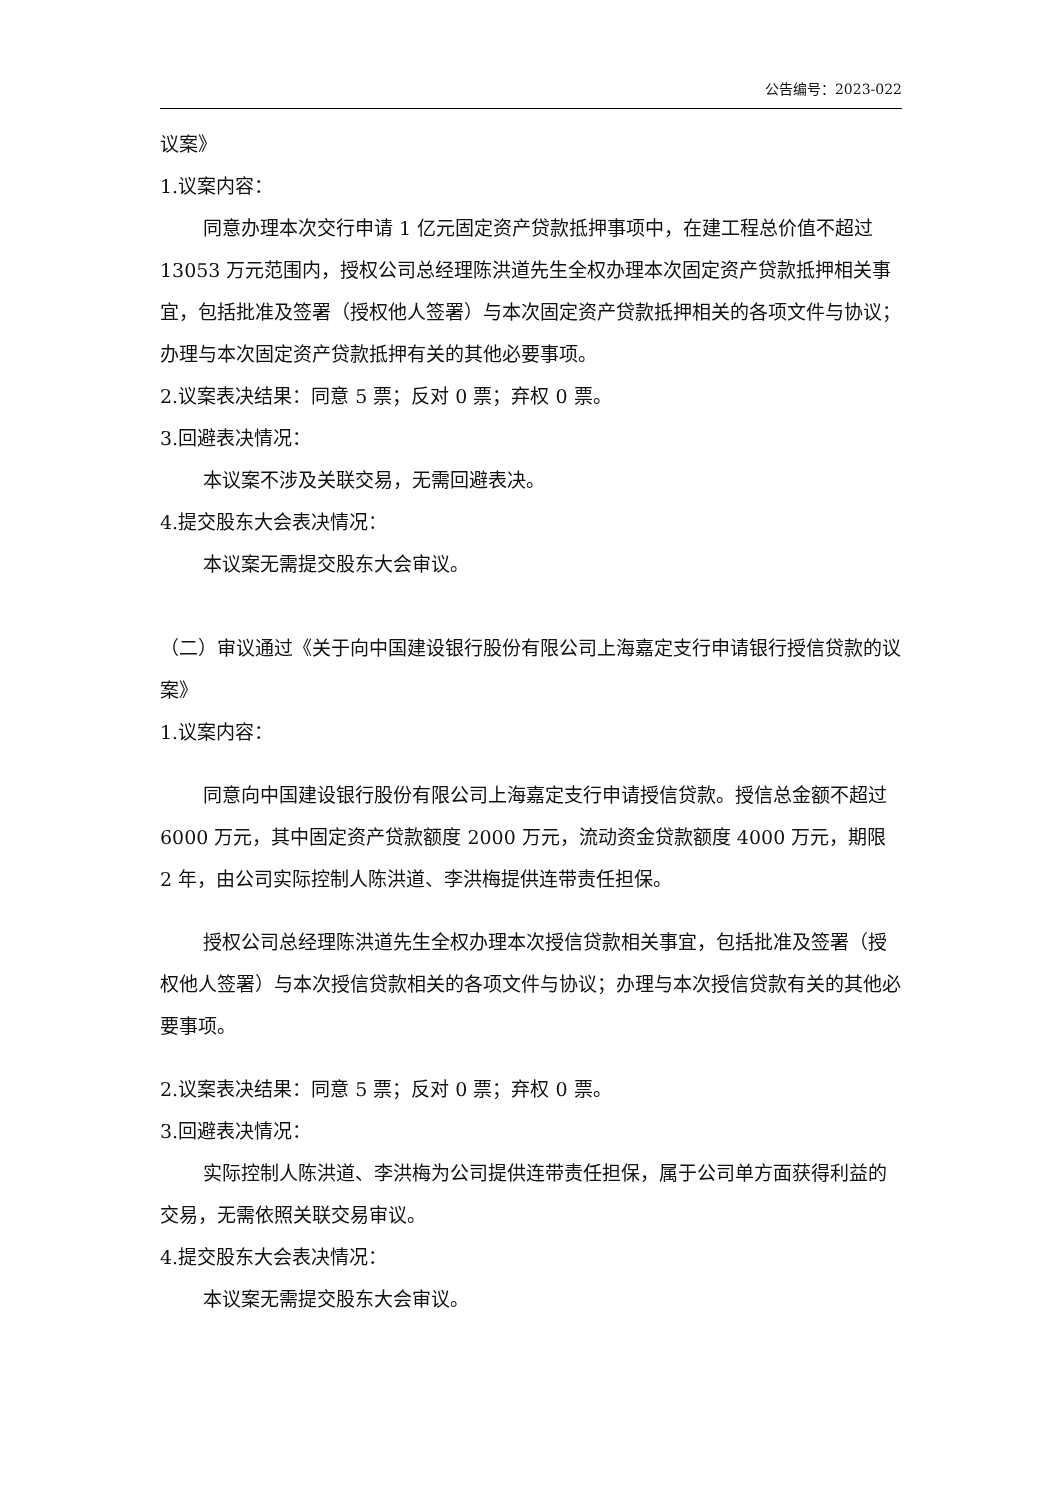公告编号：2023-022
议案》
1.议案内容：
同意办理本次交行申请 1 亿元固定资产贷款抵押事项中，在建工程总价值不超过 13053 万元范围内，授权公司总经理陈洪道先生全权办理本次固定资产贷款抵押相关事宜，包括批准及签署（授权他人签署）与本次固定资产贷款抵押相关的各项文件与协议；办理与本次固定资产贷款抵押有关的其他必要事项。
2.议案表决结果：同意 5 票；反对 0 票；弃权 0 票。
3.回避表决情况：
本议案不涉及关联交易，无需回避表决。
4.提交股东大会表决情况：
本议案无需提交股东大会审议。
（二）审议通过《关于向中国建设银行股份有限公司上海嘉定支行申请银行授信贷款的议案》
1.议案内容：
同意向中国建设银行股份有限公司上海嘉定支行申请授信贷款。授信总金额不超过 6000 万元，其中固定资产贷款额度 2000 万元，流动资金贷款额度 4000 万元，期限 2 年，由公司实际控制人陈洪道、李洪梅提供连带责任担保。
授权公司总经理陈洪道先生全权办理本次授信贷款相关事宜，包括批准及签署（授权他人签署）与本次授信贷款相关的各项文件与协议；办理与本次授信贷款有关的其他必要事项。
2.议案表决结果：同意 5 票；反对 0 票；弃权 0 票。
3.回避表决情况：
实际控制人陈洪道、李洪梅为公司提供连带责任担保，属于公司单方面获得利益的交易，无需依照关联交易审议。
4.提交股东大会表决情况：
本议案无需提交股东大会审议。